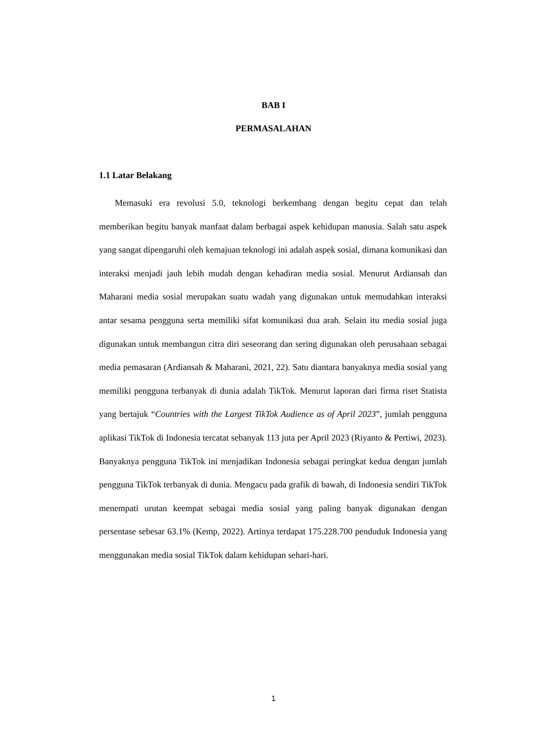BAB I
PERMASALAHAN
1.1 Latar Belakang
Memasuki era revolusi 5.0, teknologi berkembang dengan begitu cepat dan telah memberikan begitu banyak manfaat dalam berbagai aspek kehidupan manusia. Salah satu aspek yang sangat dipengaruhi oleh kemajuan teknologi ini adalah aspek sosial, dimana komunikasi dan interaksi menjadi jauh lebih mudah dengan kehadiran media sosial. Menurut Ardiansah dan Maharani media sosial merupakan suatu wadah yang digunakan untuk memudahkan interaksi antar sesama pengguna serta memiliki sifat komunikasi dua arah. Selain itu media sosial juga digunakan untuk membangun citra diri seseorang dan sering digunakan oleh perusahaan sebagai media pemasaran (Ardiansah & Maharani, 2021, 22). Satu diantara banyaknya media sosial yang memiliki pengguna terbanyak di dunia adalah TikTok. Menurut laporan dari firma riset Statista yang bertajuk “Countries with the Largest TikTok Audience as of April 2023”, jumlah pengguna aplikasi TikTok di Indonesia tercatat sebanyak 113 juta per April 2023 (Riyanto & Pertiwi, 2023). Banyaknya pengguna TikTok ini menjadikan Indonesia sebagai peringkat kedua dengan jumlah pengguna TikTok terbanyak di dunia. Mengacu pada grafik di bawah, di Indonesia sendiri TikTok menempati urutan keempat sebagai media sosial yang paling banyak digunakan dengan persentase sebesar 63.1% (Kemp, 2022). Artinya terdapat 175.228.700 penduduk Indonesia yang menggunakan media sosial TikTok dalam kehidupan sehari-hari.
1